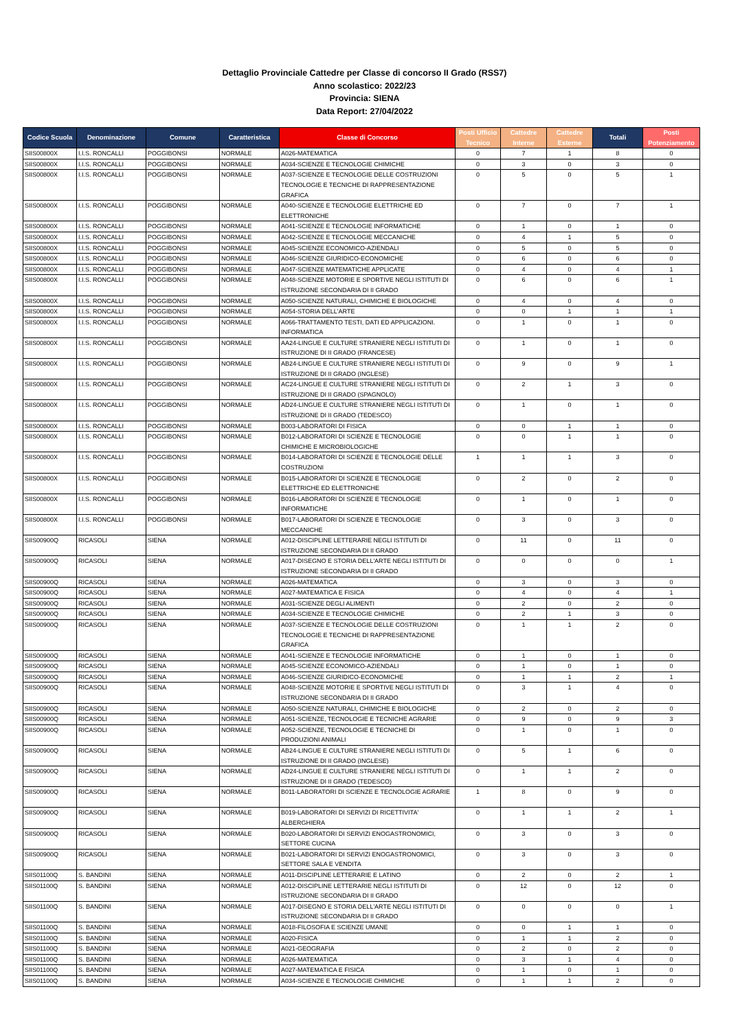Dettaglio Provinciale Cattedre per Classe di concorso II Grado (RSS7)
Anno scolastico: 2022/23
Provincia: SIENA
Data Report: 27/04/2022
| Codice Scuola | Denominazione | Comune | Caratteristica | Classe di Concorso | Posti Ufficio Tecnico | Cattedre Interne | Cattedre Esterne | Totali | Posti Potenziamento |
| --- | --- | --- | --- | --- | --- | --- | --- | --- | --- |
| SIIS00800X | I.I.S. RONCALLI | POGGIBONSI | NORMALE | A026-MATEMATICA | 0 | 7 | 1 | 8 | 0 |
| SIIS00800X | I.I.S. RONCALLI | POGGIBONSI | NORMALE | A034-SCIENZE E TECNOLOGIE CHIMICHE | 0 | 3 | 0 | 3 | 0 |
| SIIS00800X | I.I.S. RONCALLI | POGGIBONSI | NORMALE | A037-SCIENZE E TECNOLOGIE DELLE COSTRUZIONI TECNOLOGIE E TECNICHE DI RAPPRESENTAZIONE GRAFICA | 0 | 5 | 0 | 5 | 1 |
| SIIS00800X | I.I.S. RONCALLI | POGGIBONSI | NORMALE | A040-SCIENZE E TECNOLOGIE ELETTRICHE ED ELETTRONICHE | 0 | 7 | 0 | 7 | 1 |
| SIIS00800X | I.I.S. RONCALLI | POGGIBONSI | NORMALE | A041-SCIENZE E TECNOLOGIE INFORMATICHE | 0 | 1 | 0 | 1 | 0 |
| SIIS00800X | I.I.S. RONCALLI | POGGIBONSI | NORMALE | A042-SCIENZE E TECNOLOGIE MECCANICHE | 0 | 4 | 1 | 5 | 0 |
| SIIS00800X | I.I.S. RONCALLI | POGGIBONSI | NORMALE | A045-SCIENZE ECONOMICO-AZIENDALI | 0 | 5 | 0 | 5 | 0 |
| SIIS00800X | I.I.S. RONCALLI | POGGIBONSI | NORMALE | A046-SCIENZE GIURIDICO-ECONOMICHE | 0 | 6 | 0 | 6 | 0 |
| SIIS00800X | I.I.S. RONCALLI | POGGIBONSI | NORMALE | A047-SCIENZE MATEMATICHE APPLICATE | 0 | 4 | 0 | 4 | 1 |
| SIIS00800X | I.I.S. RONCALLI | POGGIBONSI | NORMALE | A048-SCIENZE MOTORIE E SPORTIVE NEGLI ISTITUTI DI ISTRUZIONE SECONDARIA DI II GRADO | 0 | 6 | 0 | 6 | 1 |
| SIIS00800X | I.I.S. RONCALLI | POGGIBONSI | NORMALE | A050-SCIENZE NATURALI, CHIMICHE E BIOLOGICHE | 0 | 4 | 0 | 4 | 0 |
| SIIS00800X | I.I.S. RONCALLI | POGGIBONSI | NORMALE | A054-STORIA DELL'ARTE | 0 | 0 | 1 | 1 | 1 |
| SIIS00800X | I.I.S. RONCALLI | POGGIBONSI | NORMALE | A066-TRATTAMENTO TESTI, DATI ED APPLICAZIONI. INFORMATICA | 0 | 1 | 0 | 1 | 0 |
| SIIS00800X | I.I.S. RONCALLI | POGGIBONSI | NORMALE | AA24-LINGUE E CULTURE STRANIERE NEGLI ISTITUTI DI ISTRUZIONE DI II GRADO (FRANCESE) | 0 | 1 | 0 | 1 | 0 |
| SIIS00800X | I.I.S. RONCALLI | POGGIBONSI | NORMALE | AB24-LINGUE E CULTURE STRANIERE NEGLI ISTITUTI DI ISTRUZIONE DI II GRADO (INGLESE) | 0 | 9 | 0 | 9 | 1 |
| SIIS00800X | I.I.S. RONCALLI | POGGIBONSI | NORMALE | AC24-LINGUE E CULTURE STRANIERE NEGLI ISTITUTI DI ISTRUZIONE DI II GRADO (SPAGNOLO) | 0 | 2 | 1 | 3 | 0 |
| SIIS00800X | I.I.S. RONCALLI | POGGIBONSI | NORMALE | AD24-LINGUE E CULTURE STRANIERE NEGLI ISTITUTI DI ISTRUZIONE DI II GRADO (TEDESCO) | 0 | 1 | 0 | 1 | 0 |
| SIIS00800X | I.I.S. RONCALLI | POGGIBONSI | NORMALE | B003-LABORATORI DI FISICA | 0 | 0 | 1 | 1 | 0 |
| SIIS00800X | I.I.S. RONCALLI | POGGIBONSI | NORMALE | B012-LABORATORI DI SCIENZE E TECNOLOGIE CHIMICHE E MICROBIOLOGICHE | 0 | 0 | 1 | 1 | 0 |
| SIIS00800X | I.I.S. RONCALLI | POGGIBONSI | NORMALE | B014-LABORATORI DI SCIENZE E TECNOLOGIE DELLE COSTRUZIONI | 1 | 1 | 1 | 3 | 0 |
| SIIS00800X | I.I.S. RONCALLI | POGGIBONSI | NORMALE | B015-LABORATORI DI SCIENZE E TECNOLOGIE ELETTRICHE ED ELETTRONICHE | 0 | 2 | 0 | 2 | 0 |
| SIIS00800X | I.I.S. RONCALLI | POGGIBONSI | NORMALE | B016-LABORATORI DI SCIENZE E TECNOLOGIE INFORMATICHE | 0 | 1 | 0 | 1 | 0 |
| SIIS00800X | I.I.S. RONCALLI | POGGIBONSI | NORMALE | B017-LABORATORI DI SCIENZE E TECNOLOGIE MECCANICHE | 0 | 3 | 0 | 3 | 0 |
| SIIS00900Q | RICASOLI | SIENA | NORMALE | A012-DISCIPLINE LETTERARIE NEGLI ISTITUTI DI ISTRUZIONE SECONDARIA DI II GRADO | 0 | 11 | 0 | 11 | 0 |
| SIIS00900Q | RICASOLI | SIENA | NORMALE | A017-DISEGNO E STORIA DELL'ARTE NEGLI ISTITUTI DI ISTRUZIONE SECONDARIA DI II GRADO | 0 | 0 | 0 | 0 | 1 |
| SIIS00900Q | RICASOLI | SIENA | NORMALE | A026-MATEMATICA | 0 | 3 | 0 | 3 | 0 |
| SIIS00900Q | RICASOLI | SIENA | NORMALE | A027-MATEMATICA E FISICA | 0 | 4 | 0 | 4 | 1 |
| SIIS00900Q | RICASOLI | SIENA | NORMALE | A031-SCIENZE DEGLI ALIMENTI | 0 | 2 | 0 | 2 | 0 |
| SIIS00900Q | RICASOLI | SIENA | NORMALE | A034-SCIENZE E TECNOLOGIE CHIMICHE | 0 | 2 | 1 | 3 | 0 |
| SIIS00900Q | RICASOLI | SIENA | NORMALE | A037-SCIENZE E TECNOLOGIE DELLE COSTRUZIONI TECNOLOGIE E TECNICHE DI RAPPRESENTAZIONE GRAFICA | 0 | 1 | 1 | 2 | 0 |
| SIIS00900Q | RICASOLI | SIENA | NORMALE | A041-SCIENZE E TECNOLOGIE INFORMATICHE | 0 | 1 | 0 | 1 | 0 |
| SIIS00900Q | RICASOLI | SIENA | NORMALE | A045-SCIENZE ECONOMICO-AZIENDALI | 0 | 1 | 0 | 1 | 0 |
| SIIS00900Q | RICASOLI | SIENA | NORMALE | A046-SCIENZE GIURIDICO-ECONOMICHE | 0 | 1 | 1 | 2 | 1 |
| SIIS00900Q | RICASOLI | SIENA | NORMALE | A048-SCIENZE MOTORIE E SPORTIVE NEGLI ISTITUTI DI ISTRUZIONE SECONDARIA DI II GRADO | 0 | 3 | 1 | 4 | 0 |
| SIIS00900Q | RICASOLI | SIENA | NORMALE | A050-SCIENZE NATURALI, CHIMICHE E BIOLOGICHE | 0 | 2 | 0 | 2 | 0 |
| SIIS00900Q | RICASOLI | SIENA | NORMALE | A051-SCIENZE, TECNOLOGIE E TECNICHE AGRARIE | 0 | 9 | 0 | 9 | 3 |
| SIIS00900Q | RICASOLI | SIENA | NORMALE | A052-SCIENZE, TECNOLOGIE E TECNICHE DI PRODUZIONI ANIMALI | 0 | 1 | 0 | 1 | 0 |
| SIIS00900Q | RICASOLI | SIENA | NORMALE | AB24-LINGUE E CULTURE STRANIERE NEGLI ISTITUTI DI ISTRUZIONE DI II GRADO (INGLESE) | 0 | 5 | 1 | 6 | 0 |
| SIIS00900Q | RICASOLI | SIENA | NORMALE | AD24-LINGUE E CULTURE STRANIERE NEGLI ISTITUTI DI ISTRUZIONE DI II GRADO (TEDESCO) | 0 | 1 | 1 | 2 | 0 |
| SIIS00900Q | RICASOLI | SIENA | NORMALE | B011-LABORATORI DI SCIENZE E TECNOLOGIE AGRARIE | 1 | 8 | 0 | 9 | 0 |
| SIIS00900Q | RICASOLI | SIENA | NORMALE | B019-LABORATORI DI SERVIZI DI RICETTIVITA' ALBERGHIERA | 0 | 1 | 1 | 2 | 1 |
| SIIS00900Q | RICASOLI | SIENA | NORMALE | B020-LABORATORI DI SERVIZI ENOGASTRONOMICI, SETTORE CUCINA | 0 | 3 | 0 | 3 | 0 |
| SIIS00900Q | RICASOLI | SIENA | NORMALE | B021-LABORATORI DI SERVIZI ENOGASTRONOMICI, SETTORE SALA E VENDITA | 0 | 3 | 0 | 3 | 0 |
| SIIS01100Q | S. BANDINI | SIENA | NORMALE | A011-DISCIPLINE LETTERARIE E LATINO | 0 | 2 | 0 | 2 | 1 |
| SIIS01100Q | S. BANDINI | SIENA | NORMALE | A012-DISCIPLINE LETTERARIE NEGLI ISTITUTI DI ISTRUZIONE SECONDARIA DI II GRADO | 0 | 12 | 0 | 12 | 0 |
| SIIS01100Q | S. BANDINI | SIENA | NORMALE | A017-DISEGNO E STORIA DELL'ARTE NEGLI ISTITUTI DI ISTRUZIONE SECONDARIA DI II GRADO | 0 | 0 | 0 | 0 | 1 |
| SIIS01100Q | S. BANDINI | SIENA | NORMALE | A018-FILOSOFIA E SCIENZE UMANE | 0 | 0 | 1 | 1 | 0 |
| SIIS01100Q | S. BANDINI | SIENA | NORMALE | A020-FISICA | 0 | 1 | 1 | 2 | 0 |
| SIIS01100Q | S. BANDINI | SIENA | NORMALE | A021-GEOGRAFIA | 0 | 2 | 0 | 2 | 0 |
| SIIS01100Q | S. BANDINI | SIENA | NORMALE | A026-MATEMATICA | 0 | 3 | 1 | 4 | 0 |
| SIIS01100Q | S. BANDINI | SIENA | NORMALE | A027-MATEMATICA E FISICA | 0 | 1 | 0 | 1 | 0 |
| SIIS01100Q | S. BANDINI | SIENA | NORMALE | A034-SCIENZE E TECNOLOGIE CHIMICHE | 0 | 1 | 1 | 2 | 0 |